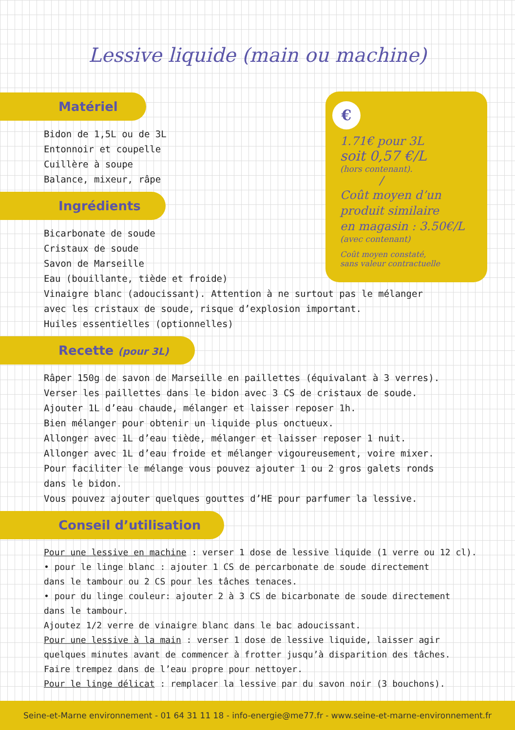Lessive liquide (main ou machine)
Matériel
Bidon de 1,5L ou de 3L
Entonnoir et coupelle
Cuillère à soupe
Balance, mixeur, râpe
Ingrédients
Bicarbonate de soude
Cristaux de soude
Savon de Marseille
Eau (bouillante, tiède et froide)
Vinaigre blanc (adoucissant). Attention à ne surtout pas le mélanger
avec les cristaux de soude, risque d’explosion important.
Huiles essentielles (optionnelles)
Recette (pour 3L)
Râper 150g de savon de Marseille en paillettes (équivalant à 3 verres).
Verser les paillettes dans le bidon avec 3 CS de cristaux de soude.
Ajouter 1L d’eau chaude, mélanger et laisser reposer 1h.
Bien mélanger pour obtenir un liquide plus onctueux.
Allonger avec 1L d’eau tiède, mélanger et laisser reposer 1 nuit.
Allonger avec 1L d’eau froide et mélanger vigoureusement, voire mixer.
Pour faciliter le mélange vous pouvez ajouter 1 ou 2 gros galets ronds
dans le bidon.
Vous pouvez ajouter quelques gouttes d’HE pour parfumer la lessive.
Conseil d’utilisation
Pour une lessive en machine : verser 1 dose de lessive liquide (1 verre ou 12 cl).
• pour le linge blanc : ajouter 1 CS de percarbonate de soude directement
dans le tambour ou 2 CS pour les tâches tenaces.
• pour du linge couleur: ajouter 2 à 3 CS de bicarbonate de soude directement
dans le tambour.
Ajoutez 1/2 verre de vinaigre blanc dans le bac adoucissant.
Pour une lessive à la main : verser 1 dose de lessive liquide, laisser agir
quelques minutes avant de commencer à frotter jusqu’à disparition des tâches.
Faire trempez dans de l’eau propre pour nettoyer.
Pour le linge délicat : remplacer la lessive par du savon noir (3 bouchons).
€
1.71€ pour 3L
soit 0,57 €/L
(hors contenant).
/
Coût moyen d’un
produit similaire
en magasin : 3.50€/L
(avec contenant)
Coût moyen constaté,
sans valeur contractuelle
Seine-et-Marne environnement - 01 64 31 11 18 - info-energie@me77.fr - www.seine-et-marne-environnement.fr